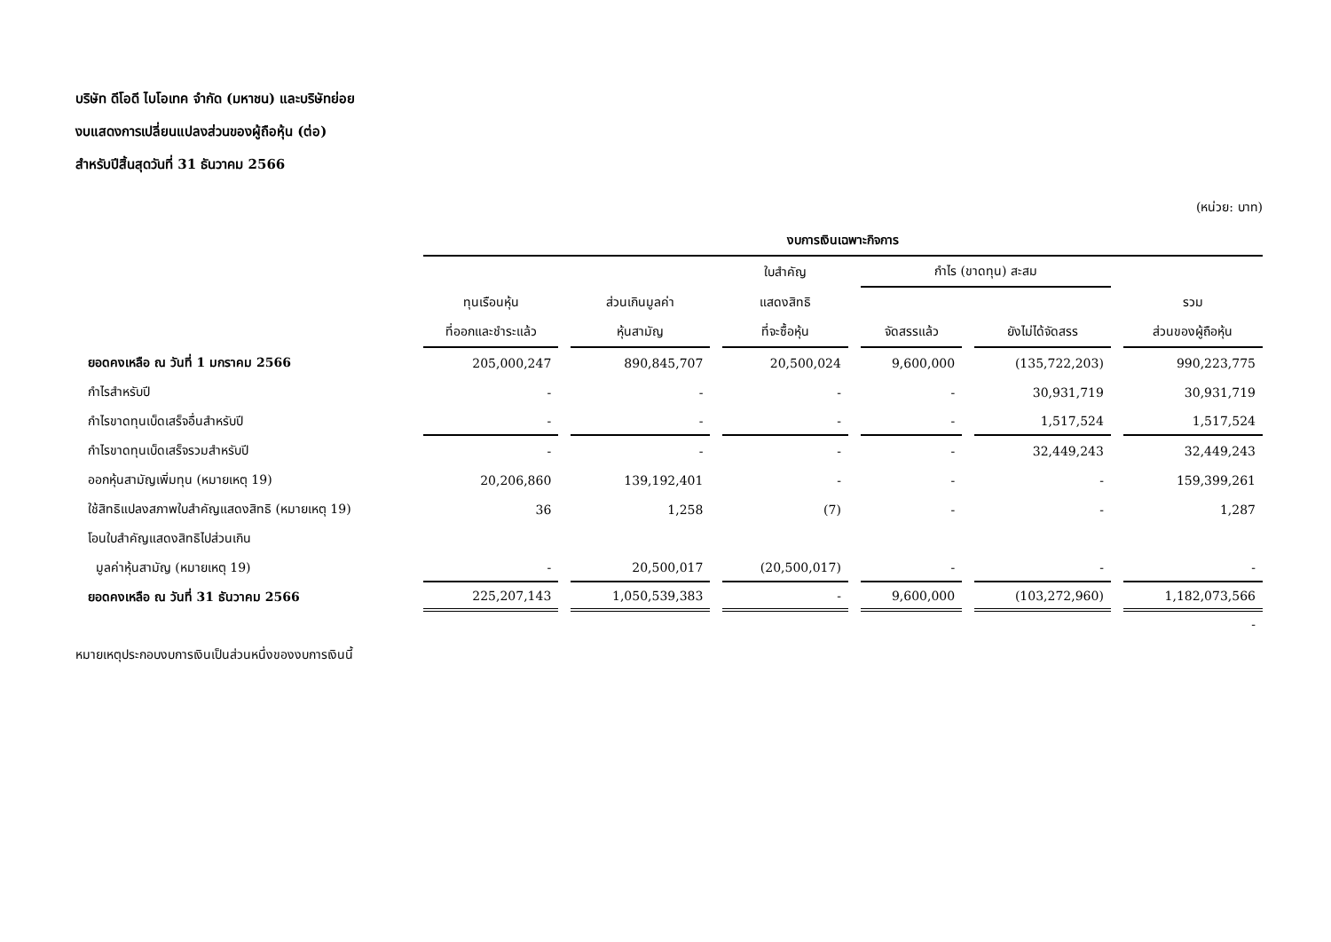บริษัท ดีโอดี ไบโอเทค จำกัด (มหาชน) และบริษัทย่อย
งบแสดงการเปลี่ยนแปลงส่วนของผู้ถือหุ้น (ต่อ)
สำหรับปีสิ้นสุดวันที่ 31 ธันวาคม 2566
(หน่วย: บาท)
| | งบการเงินเฉพาะกิจการ | | | | | |
| --- | --- | --- | --- | --- | --- | --- |
| | | | ใบสำคัญ | กำไร (ขาดทุน) สะสม | | |
| | ทุนเรือนหุ้น | ส่วนเกินมูลค่า | แสดงสิทธิ | | | รวม |
| | ที่ออกและชำระแล้ว | หุ้นสามัญ | ที่จะซื้อหุ้น | จัดสรรแล้ว | ยังไม่ได้จัดสรร | ส่วนของผู้ถือหุ้น |
| ยอดคงเหลือ ณ วันที่ 1 มกราคม 2566 | 205,000,247 | 890,845,707 | 20,500,024 | 9,600,000 | (135,722,203) | 990,223,775 |
| กำไรสำหรับปี | - | - | - | - | 30,931,719 | 30,931,719 |
| กำไรขาดทุนเบ็ดเสร็จอื่นสำหรับปี | - | - | - | - | 1,517,524 | 1,517,524 |
| กำไรขาดทุนเบ็ดเสร็จรวมสำหรับปี | - | - | - | - | 32,449,243 | 32,449,243 |
| ออกหุ้นสามัญเพิ่มทุน (หมายเหตุ 19) | 20,206,860 | 139,192,401 | - | - | - | 159,399,261 |
| ใช้สิทธิแปลงสภาพใบสำคัญแสดงสิทธิ (หมายเหตุ 19) | 36 | 1,258 | (7) | - | - | 1,287 |
| โอนใบสำคัญแสดงสิทธิไปส่วนเกิน | | | | | | |
| มูลค่าหุ้นสามัญ (หมายเหตุ 19) | - | 20,500,017 | (20,500,017) | - | - | - |
| ยอดคงเหลือ ณ วันที่ 31 ธันวาคม 2566 | 225,207,143 | 1,050,539,383 | - | 9,600,000 | (103,272,960) | 1,182,073,566 |
| | | | | | | - |
หมายเหตุประกอบงบการเงินเป็นส่วนหนึ่งของงบการเงินนี้